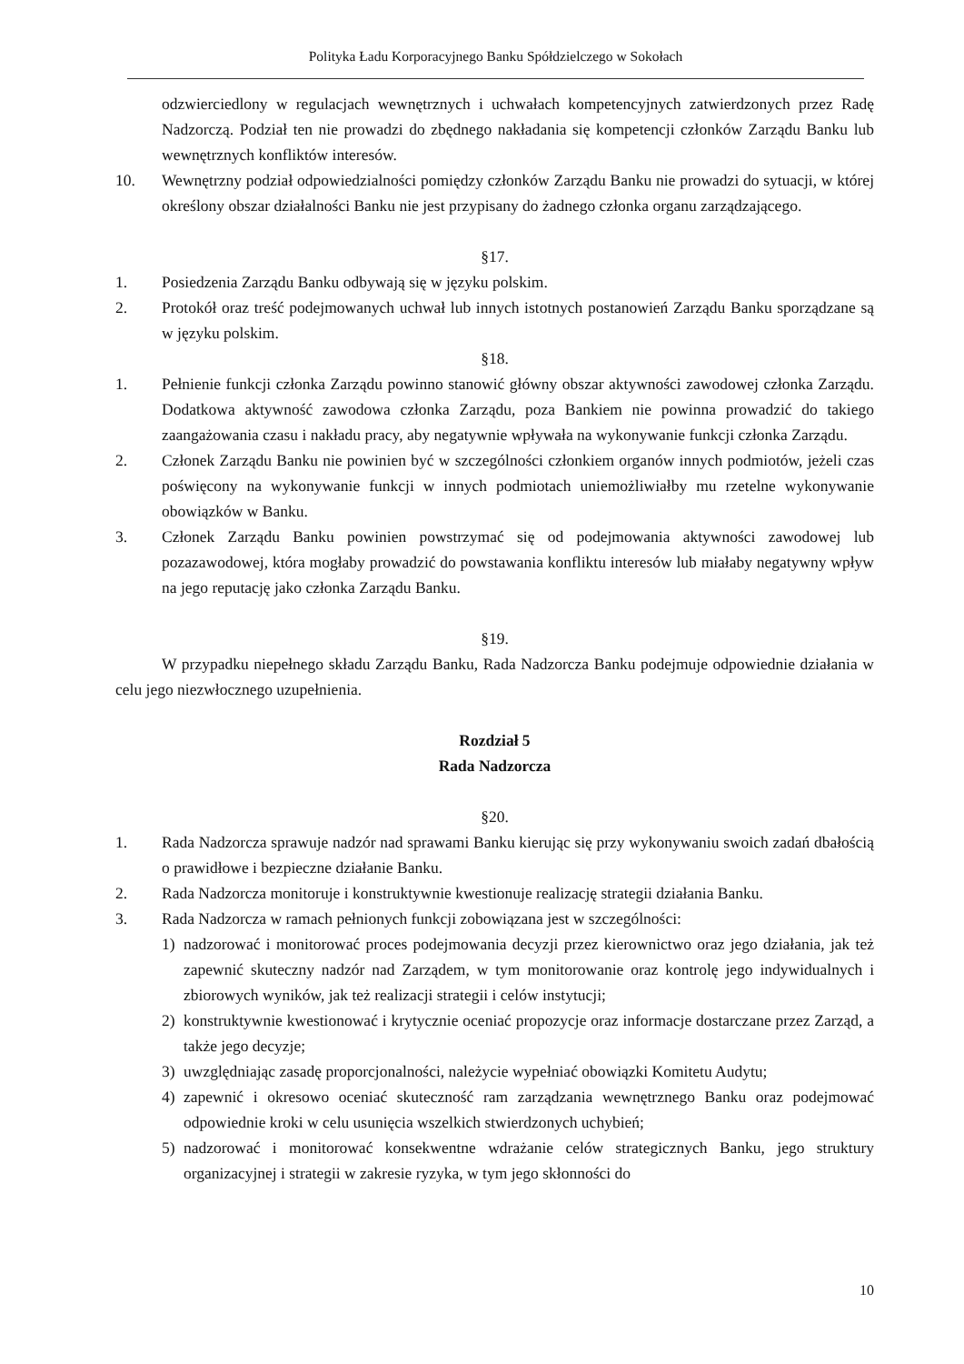Polityka Ładu Korporacyjnego Banku Spółdzielczego w Sokołach
odzwierciedlony w regulacjach wewnętrznych i uchwałach kompetencyjnych zatwierdzonych przez Radę Nadzorczą. Podział ten nie prowadzi do zbędnego nakładania się kompetencji członków Zarządu Banku lub wewnętrznych konfliktów interesów.
10. Wewnętrzny podział odpowiedzialności pomiędzy członków Zarządu Banku nie prowadzi do sytuacji, w której określony obszar działalności Banku nie jest przypisany do żadnego członka organu zarządzającego.
§17.
1. Posiedzenia Zarządu Banku odbywają się w języku polskim.
2. Protokół oraz treść podejmowanych uchwał lub innych istotnych postanowień Zarządu Banku sporządzane są w języku polskim.
§18.
1. Pełnienie funkcji członka Zarządu powinno stanowić główny obszar aktywności zawodowej członka Zarządu. Dodatkowa aktywność zawodowa członka Zarządu, poza Bankiem nie powinna prowadzić do takiego zaangażowania czasu i nakładu pracy, aby negatywnie wpływała na wykonywanie funkcji członka Zarządu.
2. Członek Zarządu Banku nie powinien być w szczególności członkiem organów innych podmiotów, jeżeli czas poświęcony na wykonywanie funkcji w innych podmiotach uniemożliwiałby mu rzetelne wykonywanie obowiązków w Banku.
3. Członek Zarządu Banku powinien powstrzymać się od podejmowania aktywności zawodowej lub pozazawodowej, która mogłaby prowadzić do powstawania konfliktu interesów lub miałaby negatywny wpływ na jego reputację jako członka Zarządu Banku.
§19.
W przypadku niepełnego składu Zarządu Banku, Rada Nadzorcza Banku podejmuje odpowiednie działania w celu jego niezwłocznego uzupełnienia.
Rozdział 5
Rada Nadzorcza
§20.
1. Rada Nadzorcza sprawuje nadzór nad sprawami Banku kierując się przy wykonywaniu swoich zadań dbałością o prawidłowe i bezpieczne działanie Banku.
2. Rada Nadzorcza monitoruje i konstruktywnie kwestionuje realizację strategii działania Banku.
3. Rada Nadzorcza w ramach pełnionych funkcji zobowiązana jest w szczególności:
1) nadzorować i monitorować proces podejmowania decyzji przez kierownictwo oraz jego działania, jak też zapewnić skuteczny nadzór nad Zarządem, w tym monitorowanie oraz kontrolę jego indywidualnych i zbiorowych wyników, jak też realizacji strategii i celów instytucji;
2) konstruktywnie kwestionować i krytycznie oceniać propozycje oraz informacje dostarczane przez Zarząd, a także jego decyzje;
3) uwzględniając zasadę proporcjonalności, należycie wypełniać obowiązki Komitetu Audytu;
4) zapewnić i okresowo oceniać skuteczność ram zarządzania wewnętrznego Banku oraz podejmować odpowiednie kroki w celu usunięcia wszelkich stwierdzonych uchybień;
5) nadzorować i monitorować konsekwentne wdrażanie celów strategicznych Banku, jego struktury organizacyjnej i strategii w zakresie ryzyka, w tym jego skłonności do
10